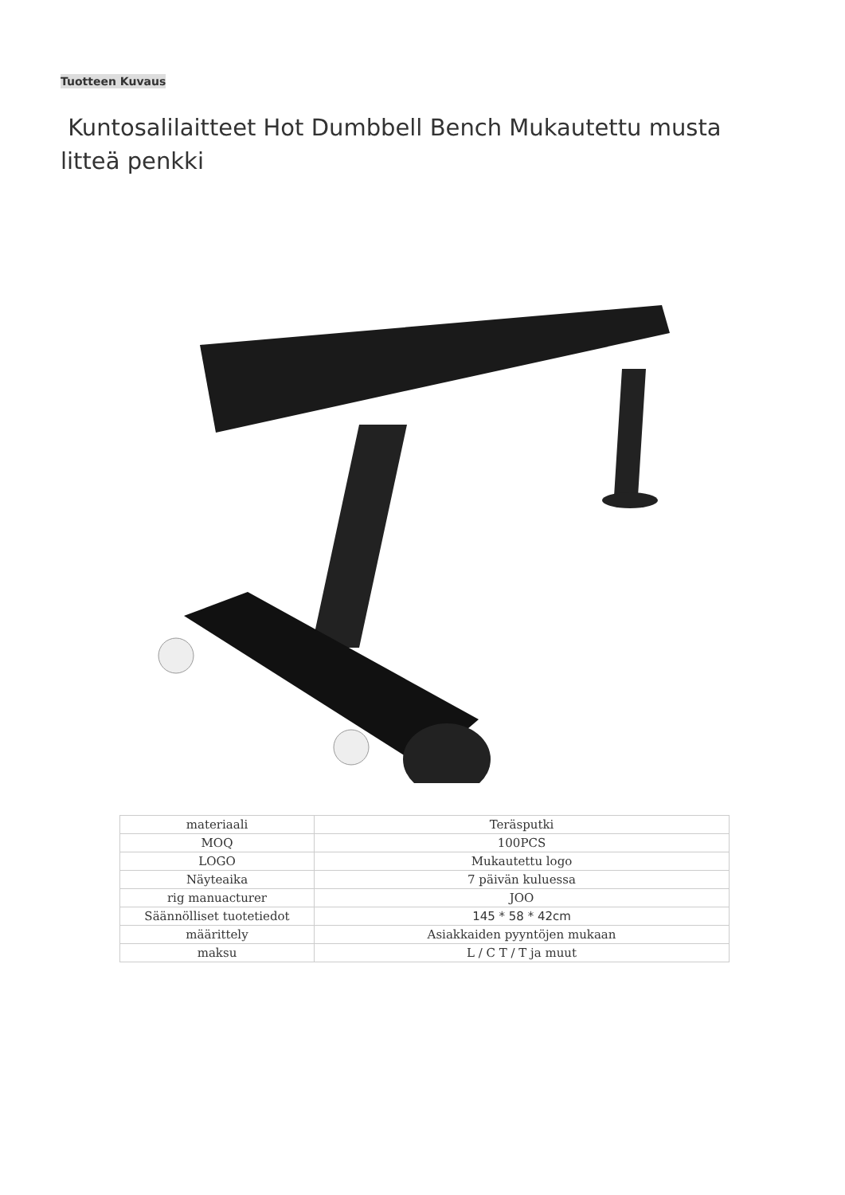Tuotteen Kuvaus
Kuntosalilaitteet Hot Dumbbell Bench Mukautettu musta litteä penkki
| materiaali | Teräsputki |
| MOQ | 100PCS |
| LOGO | Mukautettu logo |
| Näyteaika | 7 päivän kuluessa |
| rig manuacturer | JOO |
| Säännölliset tuotetiedot | 145 * 58 * 42cm |
| määrittely | Asiakkaiden pyyntöjen mukaan |
| maksu | L / C T / T ja muut |